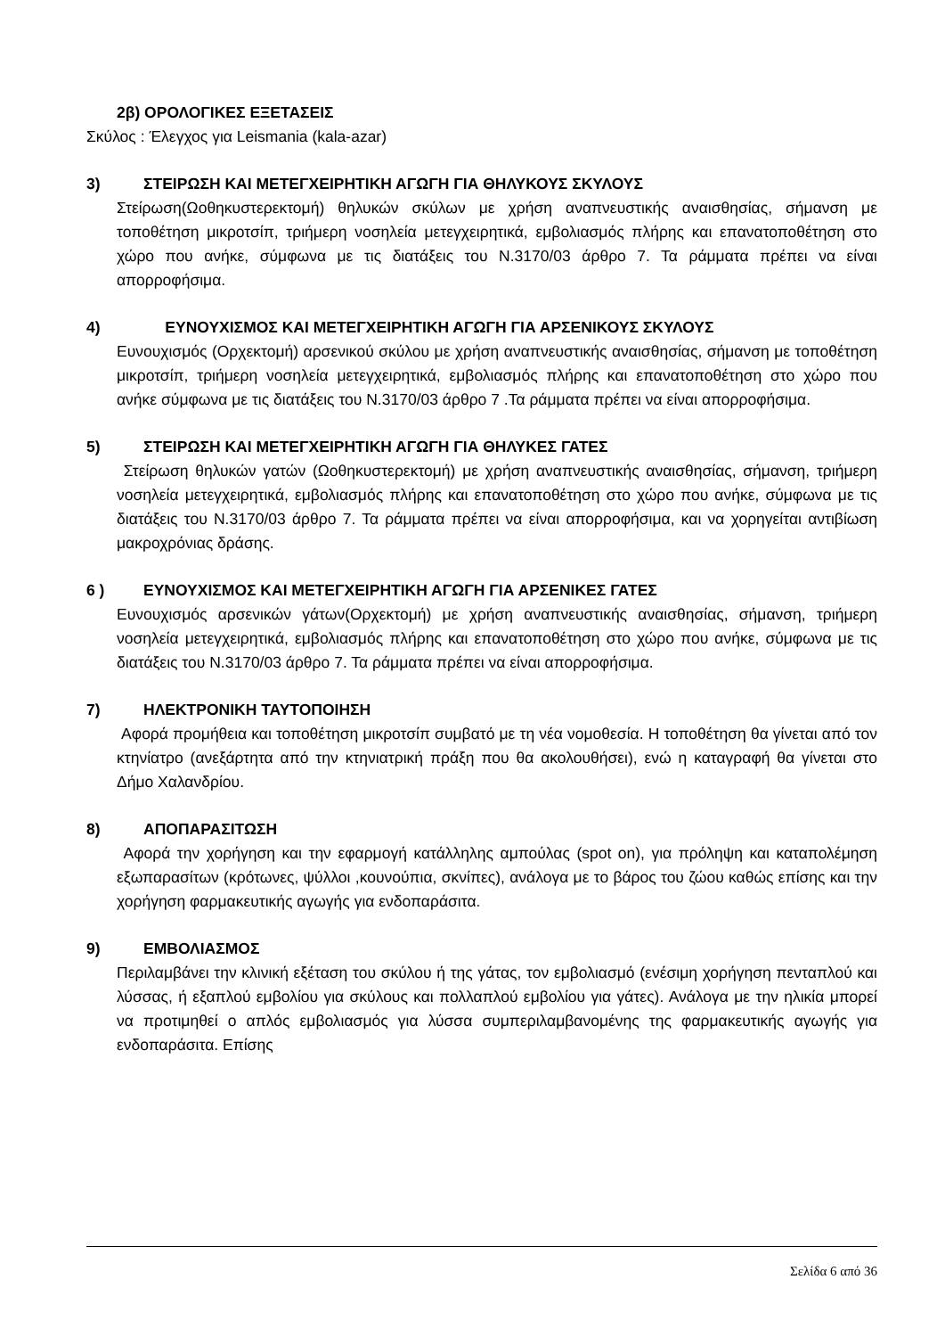2β) ΟΡΟΛΟΓΙΚΕΣ ΕΞΕΤΑΣΕΙΣ
Σκύλος : Έλεγχος για Leismania (kala-azar)
3) ΣΤΕΙΡΩΣΗ ΚΑΙ ΜΕΤΕΓΧΕΙΡΗΤΙΚΗ ΑΓΩΓΗ ΓΙΑ ΘΗΛΥΚΟΥΣ ΣΚΥΛΟΥΣ
Στείρωση(Ωοθηκυστερεκτομή) θηλυκών σκύλων με χρήση αναπνευστικής αναισθησίας, σήμανση με τοποθέτηση μικροτσίπ, τριήμερη νοσηλεία μετεγχειρητικά, εμβολιασμός πλήρης και επανατοποθέτηση στο χώρο που ανήκε, σύμφωνα με τις διατάξεις του Ν.3170/03 άρθρο 7. Τα ράμματα πρέπει να είναι απορροφήσιμα.
4) ΕΥΝΟΥΧΙΣΜΟΣ ΚΑΙ ΜΕΤΕΓΧΕΙΡΗΤΙΚΗ ΑΓΩΓΗ ΓΙΑ ΑΡΣΕΝΙΚΟΥΣ ΣΚΥΛΟΥΣ
Ευνουχισμός (Ορχεκτομή) αρσενικού σκύλου με χρήση αναπνευστικής αναισθησίας, σήμανση με τοποθέτηση μικροτσίπ, τριήμερη νοσηλεία μετεγχειρητικά, εμβολιασμός πλήρης και επανατοποθέτηση στο χώρο που ανήκε σύμφωνα με τις διατάξεις του Ν.3170/03 άρθρο 7 .Τα ράμματα πρέπει να είναι απορροφήσιμα.
5) ΣΤΕΙΡΩΣΗ ΚΑΙ ΜΕΤΕΓΧΕΙΡΗΤΙΚΗ ΑΓΩΓΗ ΓΙΑ ΘΗΛΥΚΕΣ ΓΑΤΕΣ
Στείρωση θηλυκών γατών (Ωοθηκυστερεκτομή) με χρήση αναπνευστικής αναισθησίας, σήμανση, τριήμερη νοσηλεία μετεγχειρητικά, εμβολιασμός πλήρης και επανατοποθέτηση στο χώρο που ανήκε, σύμφωνα με τις διατάξεις του Ν.3170/03 άρθρο 7. Τα ράμματα πρέπει να είναι απορροφήσιμα, και να χορηγείται αντιβίωση μακροχρόνιας δράσης.
6 ) ΕΥΝΟΥΧΙΣΜΟΣ ΚΑΙ ΜΕΤΕΓΧΕΙΡΗΤΙΚΗ ΑΓΩΓΗ ΓΙΑ ΑΡΣΕΝΙΚΕΣ ΓΑΤΕΣ
Ευνουχισμός αρσενικών γάτων(Ορχεκτομή) με χρήση αναπνευστικής αναισθησίας, σήμανση, τριήμερη νοσηλεία μετεγχειρητικά, εμβολιασμός πλήρης και επανατοποθέτηση στο χώρο που ανήκε, σύμφωνα με τις διατάξεις του Ν.3170/03 άρθρο 7. Τα ράμματα πρέπει να είναι απορροφήσιμα.
7) ΗΛΕΚΤΡΟΝΙΚΗ ΤΑΥΤΟΠΟΙΗΣΗ
Αφορά προμήθεια και τοποθέτηση μικροτσίπ συμβατό με τη νέα νομοθεσία. Η τοποθέτηση θα γίνεται από τον κτηνίατρο (ανεξάρτητα από την κτηνιατρική πράξη που θα ακολουθήσει), ενώ η καταγραφή θα γίνεται στο Δήμο Χαλανδρίου.
8) ΑΠΟΠΑΡΑΣΙΤΩΣΗ
Αφορά την χορήγηση και την εφαρμογή κατάλληλης αμπούλας (spot on), για πρόληψη και καταπολέμηση εξωπαρασίτων (κρότωνες, ψύλλοι ,κουνούπια, σκνίπες), ανάλογα με το βάρος του ζώου καθώς επίσης και την χορήγηση φαρμακευτικής αγωγής για ενδοπαράσιτα.
9) ΕΜΒΟΛΙΑΣΜΟΣ
Περιλαμβάνει την κλινική εξέταση του σκύλου ή της γάτας, τον εμβολιασμό (ενέσιμη χορήγηση πενταπλού και λύσσας, ή εξαπλού εμβολίου για σκύλους και πολλαπλού εμβολίου για γάτες). Ανάλογα με την ηλικία μπορεί να προτιμηθεί ο απλός εμβολιασμός για λύσσα συμπεριλαμβανομένης της φαρμακευτικής αγωγής για ενδοπαράσιτα. Επίσης
Σελίδα 6 από 36